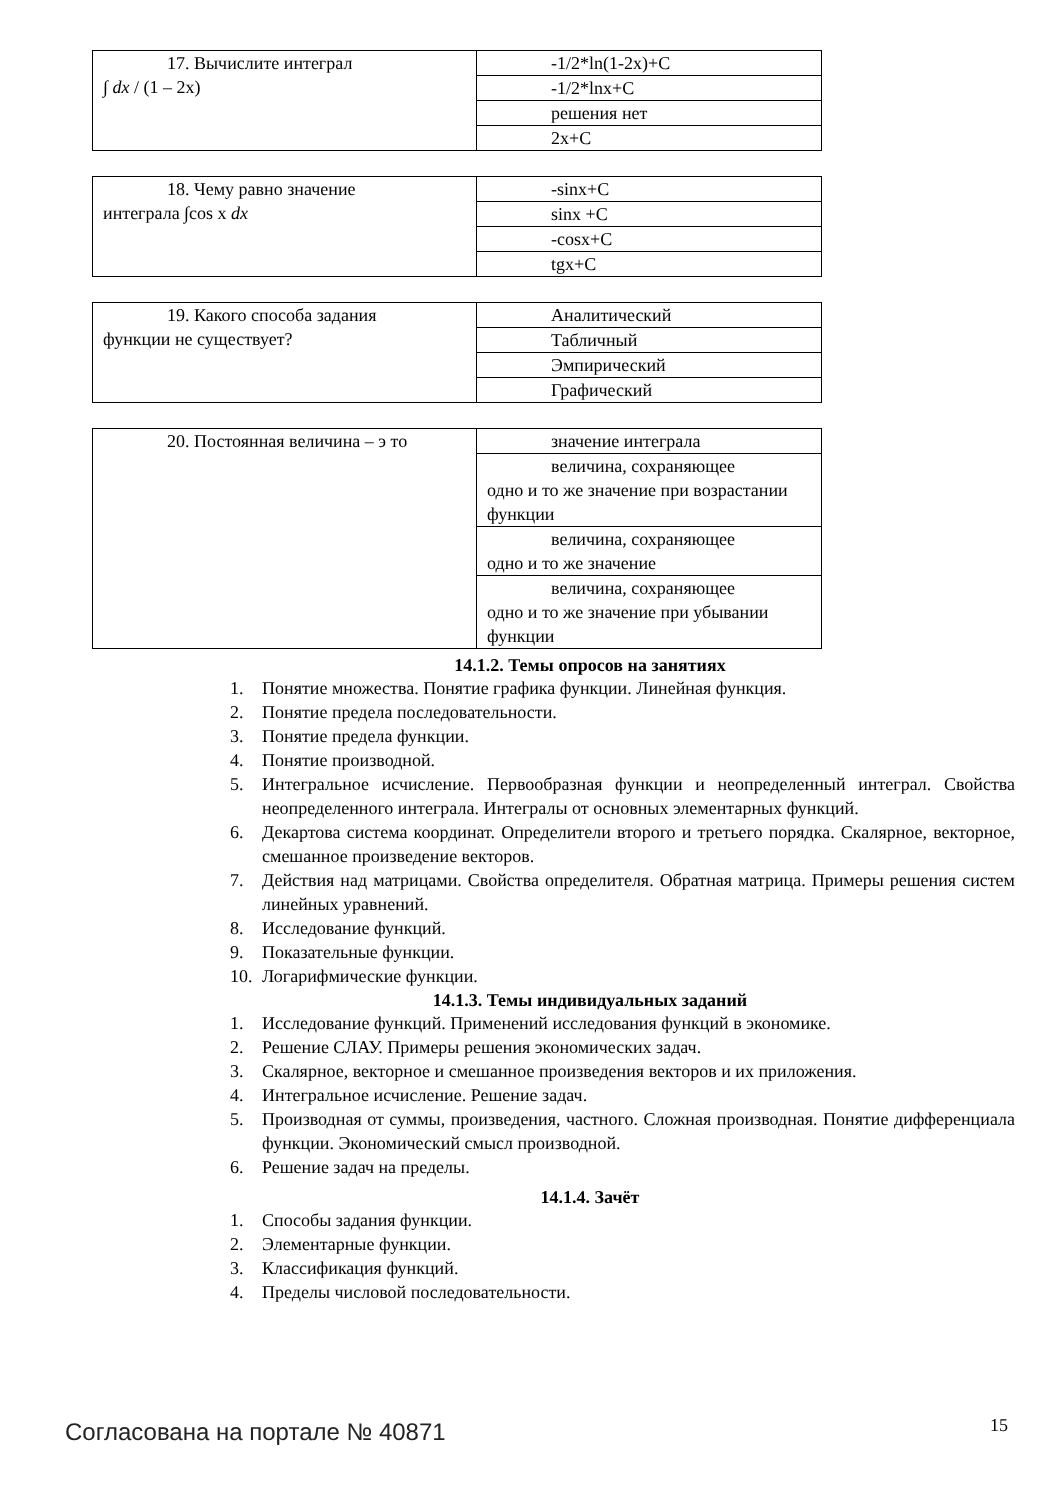| 17. Вычислите интеграл ∫ dx / (1 – 2x) | -1/2*ln(1-2x)+C |
| | -1/2*lnx+C |
| | решения нет |
| | 2x+C |
| 18. Чему равно значение интеграла ∫cos x dx | -sinx+C |
| | sinx +C |
| | -cosx+C |
| | tgx+C |
| 19. Какого способа задания функции не существует? | Аналитический |
| | Табличный |
| | Эмпирический |
| | Графический |
| 20. Постоянная величина – э то | значение интеграла |
| | величина, сохраняющее одно и то же значение при возрастании функции |
| | величина, сохраняющее одно и то же значение |
| | величина, сохраняющее одно и то же значение при убывании функции |
14.1.2. Темы опросов на занятиях
1. Понятие множества. Понятие графика функции. Линейная функция.
2. Понятие предела последовательности.
3. Понятие предела функции.
4. Понятие производной.
5. Интегральное исчисление. Первообразная функции и неопределенный интеграл. Свойства неопределенного интеграла. Интегралы от основных элементарных функций.
6. Декартова система координат. Определители второго и третьего порядка. Скалярное, векторное, смешанное произведение векторов.
7. Действия над матрицами. Свойства определителя. Обратная матрица. Примеры решения систем линейных уравнений.
8. Исследование функций.
9. Показательные функции.
10. Логарифмические функции.
14.1.3. Темы индивидуальных заданий
1. Исследование функций. Применений исследования функций в экономике.
2. Решение СЛАУ. Примеры решения экономических задач.
3. Скалярное, векторное и смешанное произведения векторов и их приложения.
4. Интегральное исчисление. Решение задач.
5. Производная от суммы, произведения, частного. Сложная производная. Понятие дифференциала функции. Экономический смысл производной.
6. Решение задач на пределы.
14.1.4. Зачёт
1. Способы задания функции.
2. Элементарные функции.
3. Классификация функций.
4. Пределы числовой последовательности.
Согласована на портале № 40871 15